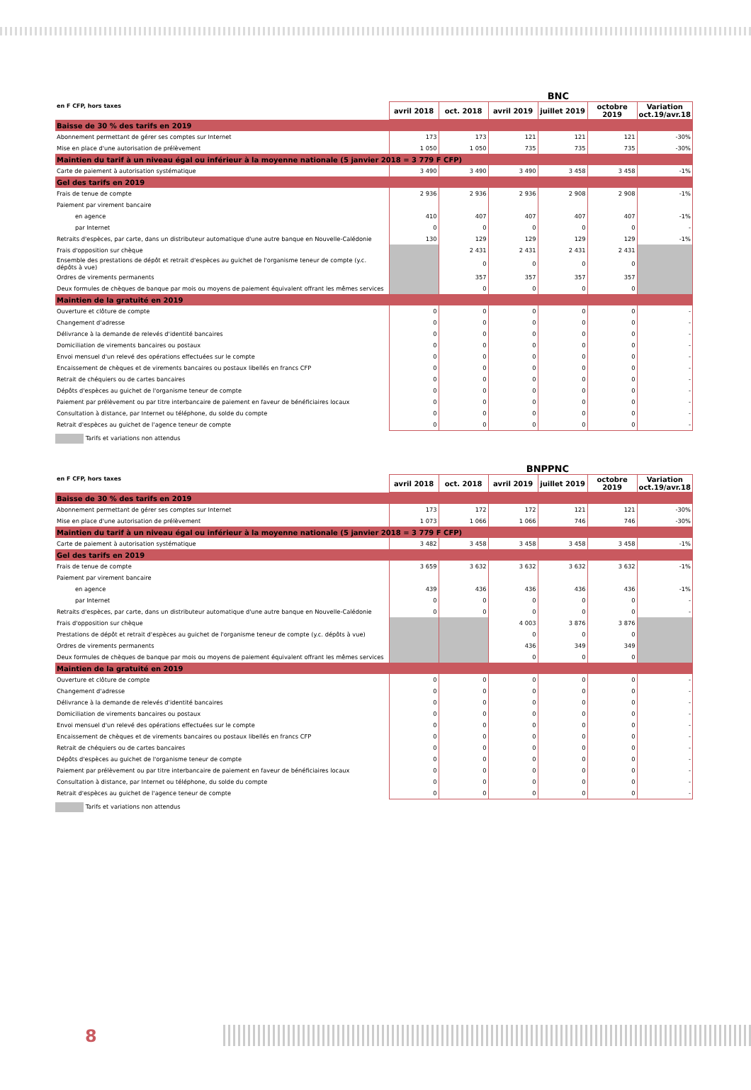BNC
| en F CFP, hors taxes | avril 2018 | oct. 2018 | avril 2019 | juillet 2019 | octobre 2019 | Variation oct.19/avr.18 |
| --- | --- | --- | --- | --- | --- | --- |
| Baisse de 30 % des tarifs en 2019 | | | | | | |
| Abonnement permettant de gérer ses comptes sur Internet | 173 | 173 | 121 | 121 | 121 | -30% |
| Mise en place d'une autorisation de prélèvement | 1 050 | 1 050 | 735 | 735 | 735 | -30% |
| Maintien du tarif à un niveau égal ou inférieur à la moyenne nationale (5 janvier 2018 = 3 779 F CFP) | | | | | | |
| Carte de paiement à autorisation systématique | 3 490 | 3 490 | 3 490 | 3 458 | 3 458 | -1% |
| Gel des tarifs en 2019 | | | | | | |
| Frais de tenue de compte | 2 936 | 2 936 | 2 936 | 2 908 | 2 908 | -1% |
| Paiement par virement bancaire | | | | | | |
| en agence | 410 | 407 | 407 | 407 | 407 | -1% |
| par Internet | 0 | 0 | 0 | 0 | 0 | - |
| Retraits d'espèces, par carte, dans un distributeur automatique d'une autre banque en Nouvelle-Calédonie | 130 | 129 | 129 | 129 | 129 | -1% |
| Frais d'opposition sur chèque | | 2 431 | 2 431 | 2 431 | 2 431 | |
| Ensemble des prestations de dépôt et retrait d'espèces au guichet de l'organisme teneur de compte (y.c. dépôts à vue) | | 0 | 0 | 0 | 0 | |
| Ordres de virements permanents | | 357 | 357 | 357 | 357 | |
| Deux formules de chèques de banque par mois ou moyens de paiement équivalent offrant les mêmes services | | 0 | 0 | 0 | 0 | |
| Maintien de la gratuité en 2019 | | | | | | |
| Ouverture et clôture de compte | 0 | 0 | 0 | 0 | 0 | - |
| Changement d'adresse | 0 | 0 | 0 | 0 | 0 | - |
| Délivrance à la demande de relevés d'identité bancaires | 0 | 0 | 0 | 0 | 0 | - |
| Domiciliation de virements bancaires ou postaux | 0 | 0 | 0 | 0 | 0 | - |
| Envoi mensuel d'un relevé des opérations effectuées sur le compte | 0 | 0 | 0 | 0 | 0 | - |
| Encaissement de chèques et de virements bancaires ou postaux libellés en francs CFP | 0 | 0 | 0 | 0 | 0 | - |
| Retrait de chéquiers ou de cartes bancaires | 0 | 0 | 0 | 0 | 0 | - |
| Dépôts d'espèces au guichet de l'organisme teneur de compte | 0 | 0 | 0 | 0 | 0 | - |
| Paiement par prélèvement ou par titre interbancaire de paiement en faveur de bénéficiaires locaux | 0 | 0 | 0 | 0 | 0 | - |
| Consultation à distance, par Internet ou téléphone, du solde du compte | 0 | 0 | 0 | 0 | 0 | - |
| Retrait d'espèces au guichet de l'agence teneur de compte | 0 | 0 | 0 | 0 | 0 | - |
Tarifs et variations non attendus
BNPPNC
| en F CFP, hors taxes | avril 2018 | oct. 2018 | avril 2019 | juillet 2019 | octobre 2019 | Variation oct.19/avr.18 |
| --- | --- | --- | --- | --- | --- | --- |
| Baisse de 30 % des tarifs en 2019 | | | | | | |
| Abonnement permettant de gérer ses comptes sur Internet | 173 | 172 | 172 | 121 | 121 | -30% |
| Mise en place d'une autorisation de prélèvement | 1 073 | 1 066 | 1 066 | 746 | 746 | -30% |
| Maintien du tarif à un niveau égal ou inférieur à la moyenne nationale (5 janvier 2018 = 3 779 F CFP) | | | | | | |
| Carte de paiement à autorisation systématique | 3 482 | 3 458 | 3 458 | 3 458 | 3 458 | -1% |
| Gel des tarifs en 2019 | | | | | | |
| Frais de tenue de compte | 3 659 | 3 632 | 3 632 | 3 632 | 3 632 | -1% |
| Paiement par virement bancaire | | | | | | |
| en agence | 439 | 436 | 436 | 436 | 436 | -1% |
| par Internet | 0 | 0 | 0 | 0 | 0 | - |
| Retraits d'espèces, par carte, dans un distributeur automatique d'une autre banque en Nouvelle-Calédonie | 0 | 0 | 0 | 0 | 0 | - |
| Frais d'opposition sur chèque | | | 4 003 | 3 876 | 3 876 | |
| Prestations de dépôt et retrait d'espèces au guichet de l'organisme teneur de compte (y.c. dépôts à vue) | | | 0 | 0 | 0 | |
| Ordres de virements permanents | | | 436 | 349 | 349 | |
| Deux formules de chèques de banque par mois ou moyens de paiement équivalent offrant les mêmes services | | | 0 | 0 | 0 | |
| Maintien de la gratuité en 2019 | | | | | | |
| Ouverture et clôture de compte | 0 | 0 | 0 | 0 | 0 | - |
| Changement d'adresse | 0 | 0 | 0 | 0 | 0 | - |
| Délivrance à la demande de relevés d'identité bancaires | 0 | 0 | 0 | 0 | 0 | - |
| Domiciliation de virements bancaires ou postaux | 0 | 0 | 0 | 0 | 0 | - |
| Envoi mensuel d'un relevé des opérations effectuées sur le compte | 0 | 0 | 0 | 0 | 0 | - |
| Encaissement de chèques et de virements bancaires ou postaux libellés en francs CFP | 0 | 0 | 0 | 0 | 0 | - |
| Retrait de chéquiers ou de cartes bancaires | 0 | 0 | 0 | 0 | 0 | - |
| Dépôts d'espèces au guichet de l'organisme teneur de compte | 0 | 0 | 0 | 0 | 0 | - |
| Paiement par prélèvement ou par titre interbancaire de paiement en faveur de bénéficiaires locaux | 0 | 0 | 0 | 0 | 0 | - |
| Consultation à distance, par Internet ou téléphone, du solde du compte | 0 | 0 | 0 | 0 | 0 | - |
| Retrait d'espèces au guichet de l'agence teneur de compte | 0 | 0 | 0 | 0 | 0 | - |
Tarifs et variations non attendus
8